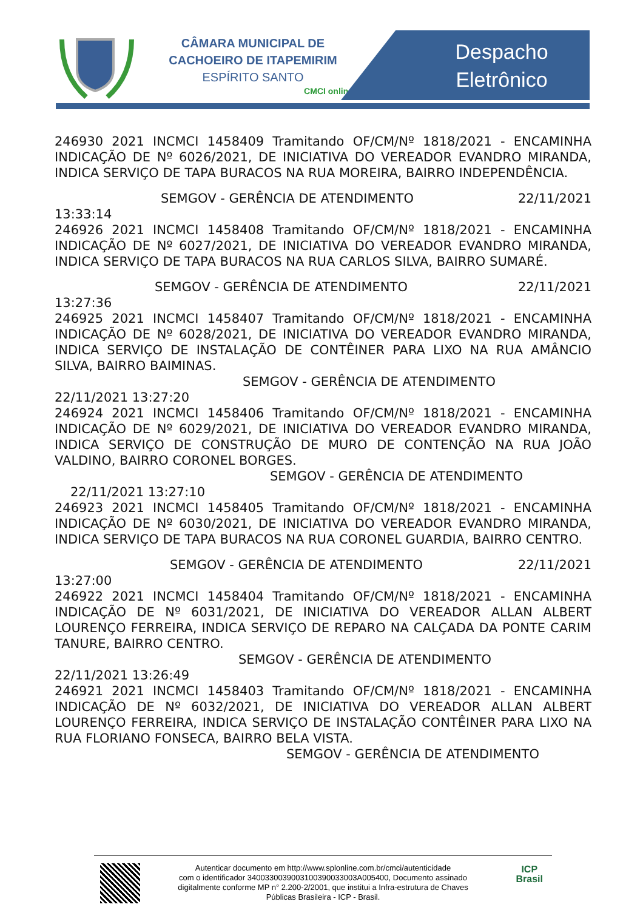CÂMARA MUNICIPAL DE
CACHOEIRO DE ITAPEMIRIM
ESPÍRITO SANTO
CMCI online
Despacho
Eletrônico
246930 2021 INCMCI 1458409 Tramitando OF/CM/Nº 1818/2021 - ENCAMINHA INDICAÇÃO DE Nº 6026/2021, DE INICIATIVA DO VEREADOR EVANDRO MIRANDA, INDICA SERVIÇO DE TAPA BURACOS NA RUA MOREIRA, BAIRRO INDEPENDÊNCIA.
SEMGOV - GERÊNCIA DE ATENDIMENTO 22/11/2021
13:33:14
246926 2021 INCMCI 1458408 Tramitando OF/CM/Nº 1818/2021 - ENCAMINHA INDICAÇÃO DE Nº 6027/2021, DE INICIATIVA DO VEREADOR EVANDRO MIRANDA, INDICA SERVIÇO DE TAPA BURACOS NA RUA CARLOS SILVA, BAIRRO SUMARÉ.
SEMGOV - GERÊNCIA DE ATENDIMENTO 22/11/2021
13:27:36
246925 2021 INCMCI 1458407 Tramitando OF/CM/Nº 1818/2021 - ENCAMINHA INDICAÇÃO DE Nº 6028/2021, DE INICIATIVA DO VEREADOR EVANDRO MIRANDA, INDICA SERVIÇO DE INSTALAÇÃO DE CONTÊINER PARA LIXO NA RUA AMÂNCIO SILVA, BAIRRO BAIMINAS.
SEMGOV - GERÊNCIA DE ATENDIMENTO
22/11/2021 13:27:20
246924 2021 INCMCI 1458406 Tramitando OF/CM/Nº 1818/2021 - ENCAMINHA INDICAÇÃO DE Nº 6029/2021, DE INICIATIVA DO VEREADOR EVANDRO MIRANDA, INDICA SERVIÇO DE CONSTRUÇÃO DE MURO DE CONTENÇÃO NA RUA JOÃO VALDINO, BAIRRO CORONEL BORGES.
SEMGOV - GERÊNCIA DE ATENDIMENTO
22/11/2021 13:27:10
246923 2021 INCMCI 1458405 Tramitando OF/CM/Nº 1818/2021 - ENCAMINHA INDICAÇÃO DE Nº 6030/2021, DE INICIATIVA DO VEREADOR EVANDRO MIRANDA, INDICA SERVIÇO DE TAPA BURACOS NA RUA CORONEL GUARDIA, BAIRRO CENTRO.
SEMGOV - GERÊNCIA DE ATENDIMENTO 22/11/2021
13:27:00
246922 2021 INCMCI 1458404 Tramitando OF/CM/Nº 1818/2021 - ENCAMINHA INDICAÇÃO DE Nº 6031/2021, DE INICIATIVA DO VEREADOR ALLAN ALBERT LOURENÇO FERREIRA, INDICA SERVIÇO DE REPARO NA CALÇADA DA PONTE CARIM TANURE, BAIRRO CENTRO.
SEMGOV - GERÊNCIA DE ATENDIMENTO
22/11/2021 13:26:49
246921 2021 INCMCI 1458403 Tramitando OF/CM/Nº 1818/2021 - ENCAMINHA INDICAÇÃO DE Nº 6032/2021, DE INICIATIVA DO VEREADOR ALLAN ALBERT LOURENÇO FERREIRA, INDICA SERVIÇO DE INSTALAÇÃO CONTÊINER PARA LIXO NA RUA FLORIANO FONSECA, BAIRRO BELA VISTA.
SEMGOV - GERÊNCIA DE ATENDIMENTO
Autenticar documento em http://www.splonline.com.br/cmci/autenticidade
com o identificador 340033003900310039003300​3A005400, Documento assinado
digitalmente conforme MP n° 2.200-2/2001, que institui a Infra-estrutura de Chaves
Públicas Brasileira - ICP - Brasil.
ICP
Brasil